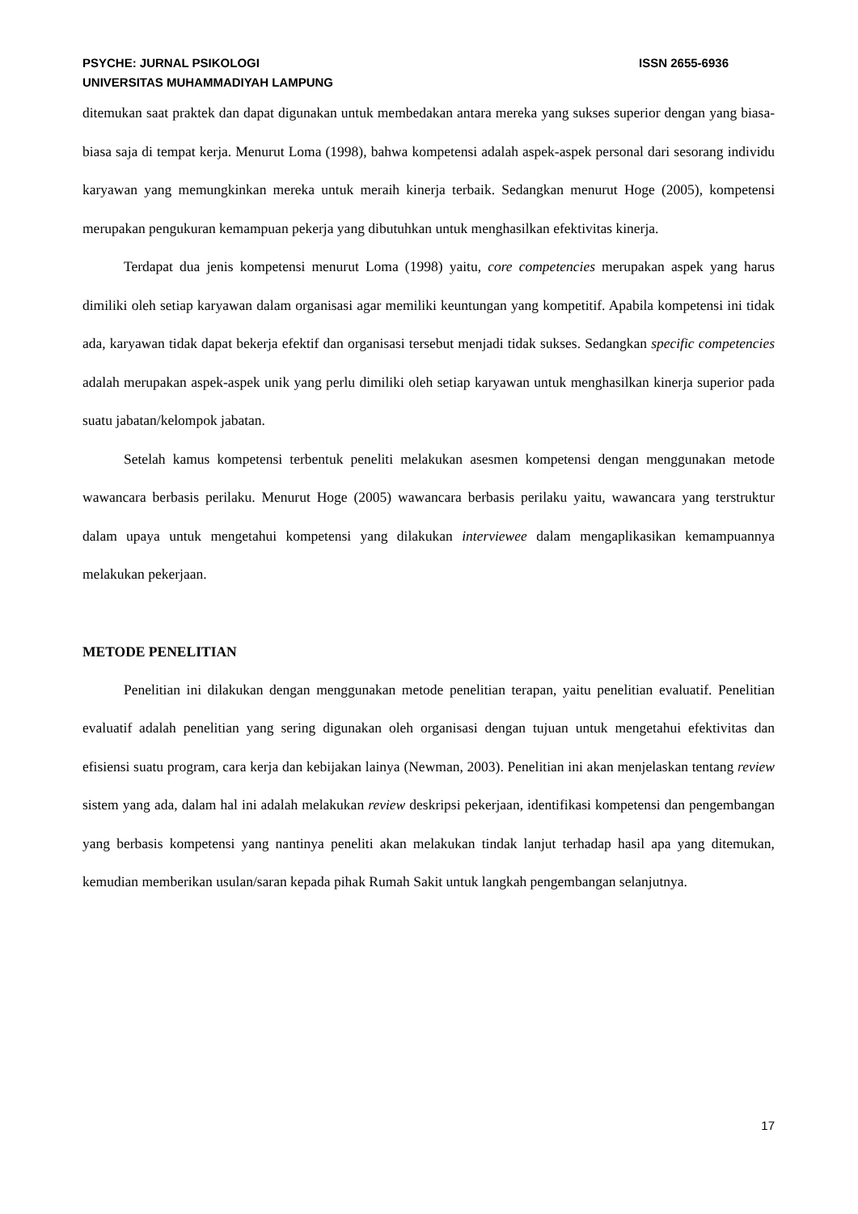PSYCHE: JURNAL PSIKOLOGI ISSN 2655-6936
UNIVERSITAS MUHAMMADIYAH LAMPUNG
ditemukan saat praktek dan dapat digunakan untuk membedakan antara mereka yang sukses superior dengan yang biasa-biasa saja di tempat kerja. Menurut Loma (1998), bahwa kompetensi adalah aspek-aspek personal dari sesorang individu karyawan yang memungkinkan mereka untuk meraih kinerja terbaik. Sedangkan menurut Hoge (2005), kompetensi merupakan pengukuran kemampuan pekerja yang dibutuhkan untuk menghasilkan efektivitas kinerja.
Terdapat dua jenis kompetensi menurut Loma (1998) yaitu, core competencies merupakan aspek yang harus dimiliki oleh setiap karyawan dalam organisasi agar memiliki keuntungan yang kompetitif. Apabila kompetensi ini tidak ada, karyawan tidak dapat bekerja efektif dan organisasi tersebut menjadi tidak sukses. Sedangkan specific competencies adalah merupakan aspek-aspek unik yang perlu dimiliki oleh setiap karyawan untuk menghasilkan kinerja superior pada suatu jabatan/kelompok jabatan.
Setelah kamus kompetensi terbentuk peneliti melakukan asesmen kompetensi dengan menggunakan metode wawancara berbasis perilaku. Menurut Hoge (2005) wawancara berbasis perilaku yaitu, wawancara yang terstruktur dalam upaya untuk mengetahui kompetensi yang dilakukan interviewee dalam mengaplikasikan kemampuannya melakukan pekerjaan.
METODE PENELITIAN
Penelitian ini dilakukan dengan menggunakan metode penelitian terapan, yaitu penelitian evaluatif. Penelitian evaluatif adalah penelitian yang sering digunakan oleh organisasi dengan tujuan untuk mengetahui efektivitas dan efisiensi suatu program, cara kerja dan kebijakan lainya (Newman, 2003). Penelitian ini akan menjelaskan tentang review sistem yang ada, dalam hal ini adalah melakukan review deskripsi pekerjaan, identifikasi kompetensi dan pengembangan yang berbasis kompetensi yang nantinya peneliti akan melakukan tindak lanjut terhadap hasil apa yang ditemukan, kemudian memberikan usulan/saran kepada pihak Rumah Sakit untuk langkah pengembangan selanjutnya.
17